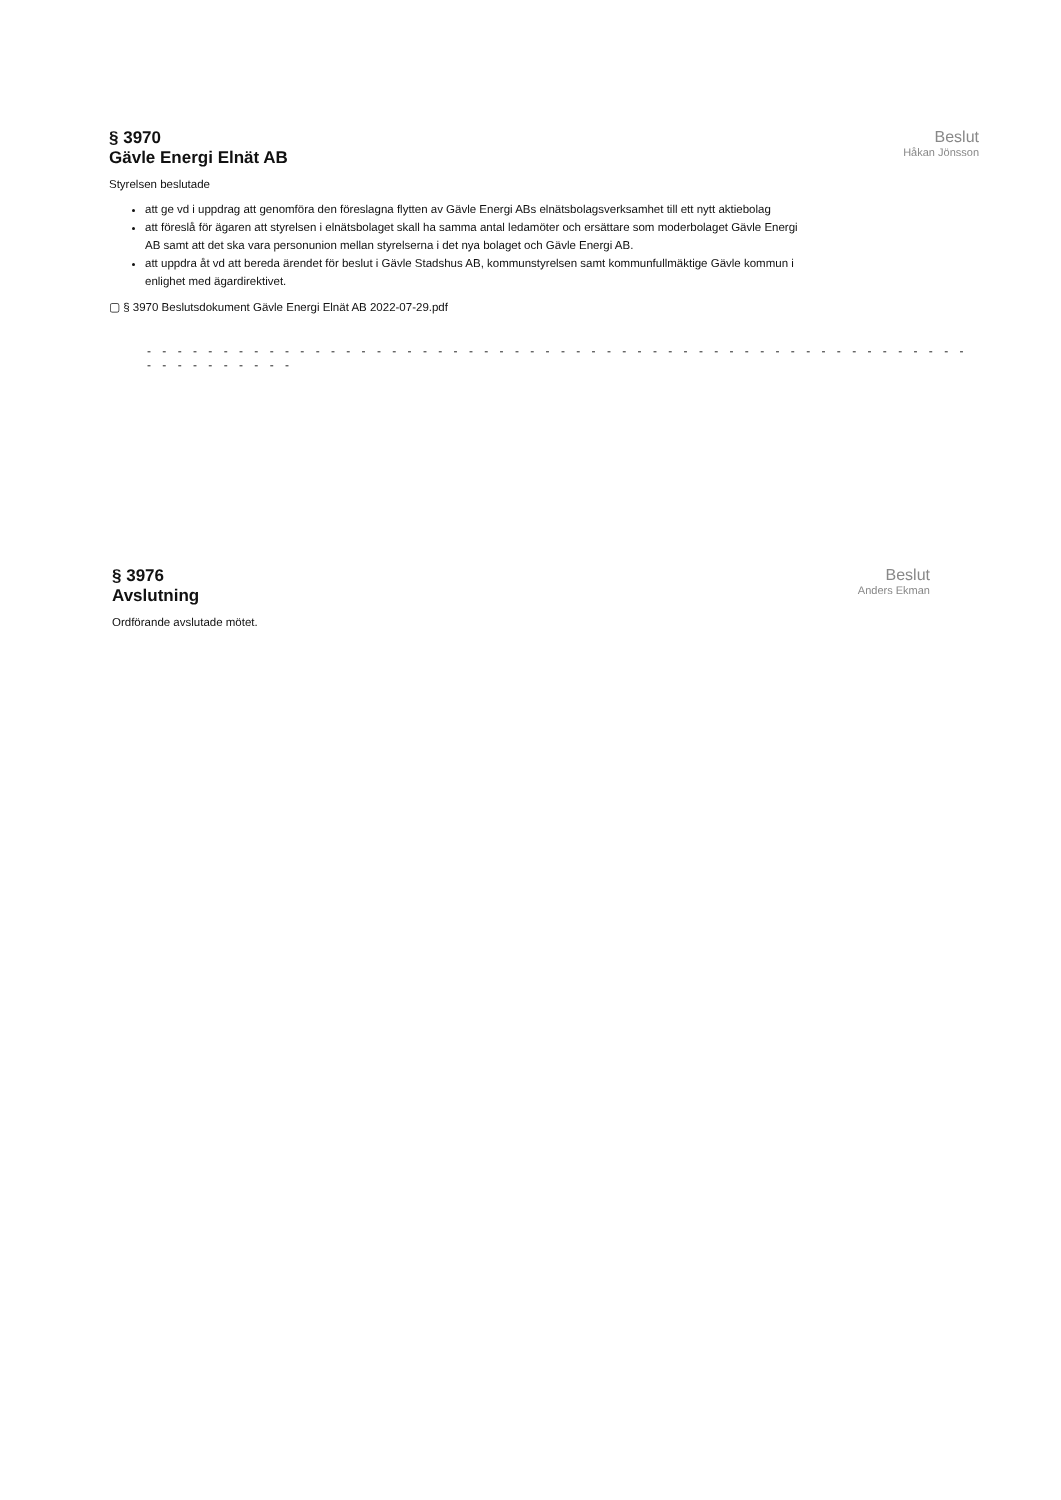§ 3970
Gävle Energi Elnät AB
Beslut
Håkan Jönsson
Styrelsen beslutade
att ge vd i uppdrag att genomföra den föreslagna flytten av Gävle Energi ABs elnätsbolagsverksamhet till ett nytt aktiebolag
att föreslå för ägaren att styrelsen i elnätsbolaget skall ha samma antal ledamöter och ersättare som moderbolaget Gävle Energi AB samt att det ska vara personunion mellan styrelserna i det nya bolaget och Gävle Energi AB.
att uppdra åt vd att bereda ärendet för beslut i Gävle Stadshus AB, kommunstyrelsen samt kommunfullmäktige Gävle kommun i enlighet med ägardirektivet.
▢ § 3970 Beslutsdokument Gävle Energi Elnät AB 2022-07-29.pdf
- - - - - - - - - - - - - - - - - - - - - - - - - - - - - - - - - - - - - - - - - - - - - - - - - - - - - - - - - - - - - - - -
§ 3976
Avslutning
Beslut
Anders Ekman
Ordförande avslutade mötet.